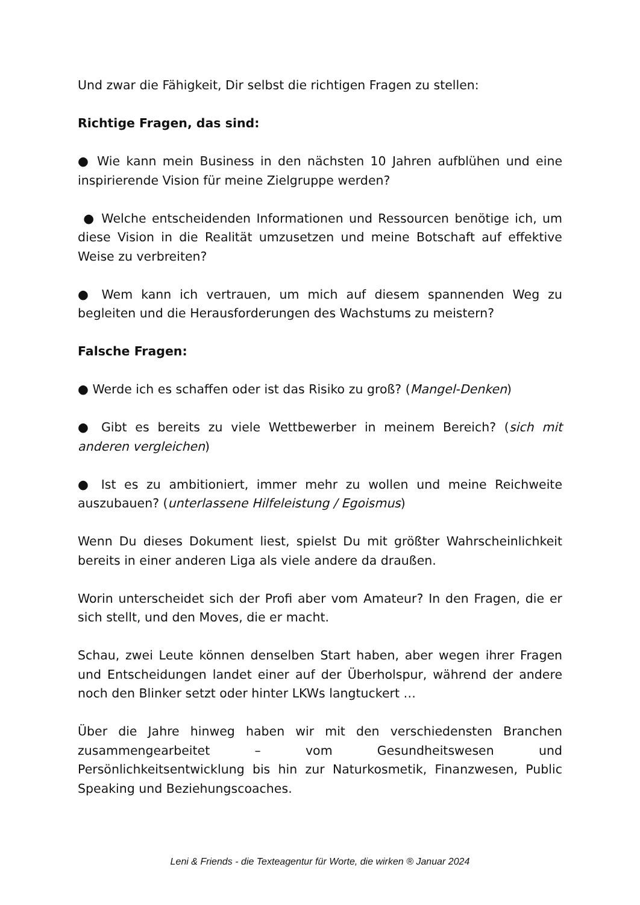Und zwar die Fähigkeit, Dir selbst die richtigen Fragen zu stellen:
Richtige Fragen, das sind:
● Wie kann mein Business in den nächsten 10 Jahren aufblühen und eine inspirierende Vision für meine Zielgruppe werden?
● Welche entscheidenden Informationen und Ressourcen benötige ich, um diese Vision in die Realität umzusetzen und meine Botschaft auf effektive Weise zu verbreiten?
● Wem kann ich vertrauen, um mich auf diesem spannenden Weg zu begleiten und die Herausforderungen des Wachstums zu meistern?
Falsche Fragen:
● Werde ich es schaffen oder ist das Risiko zu groß? (Mangel-Denken)
● Gibt es bereits zu viele Wettbewerber in meinem Bereich? (sich mit anderen vergleichen)
● Ist es zu ambitioniert, immer mehr zu wollen und meine Reichweite auszubauen? (unterlassene Hilfeleistung / Egoismus)
Wenn Du dieses Dokument liest, spielst Du mit größter Wahrscheinlichkeit bereits in einer anderen Liga als viele andere da draußen.
Worin unterscheidet sich der Profi aber vom Amateur? In den Fragen, die er sich stellt, und den Moves, die er macht.
Schau, zwei Leute können denselben Start haben, aber wegen ihrer Fragen und Entscheidungen landet einer auf der Überholspur, während der andere noch den Blinker setzt oder hinter LKWs langtuckert …
Über die Jahre hinweg haben wir mit den verschiedensten Branchen zusammengearbeitet – vom Gesundheitswesen und Persönlichkeitsentwicklung bis hin zur Naturkosmetik, Finanzwesen, Public Speaking und Beziehungscoaches.
Leni & Friends - die Texteagentur für Worte, die wirken ® Januar 2024